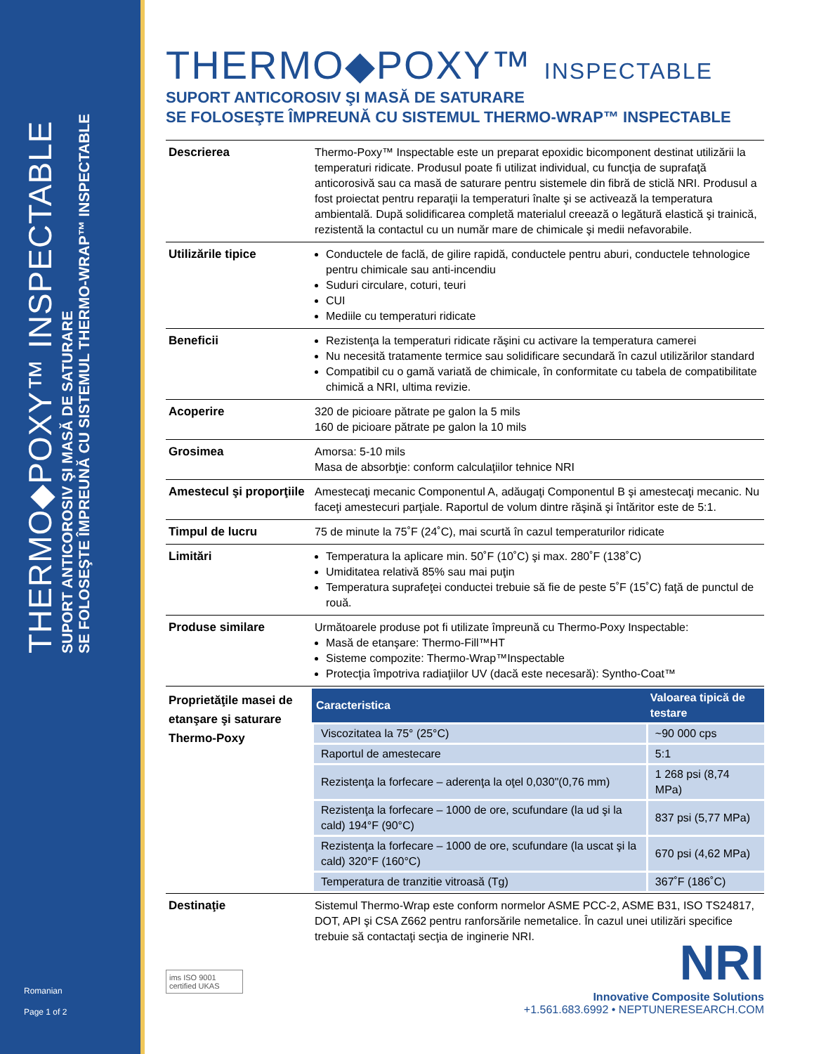THERMO◆POXY™ INSPECTABLE
SUPORT ANTICOROSIV ŞI MASĂ DE SATURARE
SE FOLOSEŞTE ÎMPREUNĂ CU SISTEMUL THERMO-WRAP™ INSPECTABLE
Romanian
Page 1 of 2
THERMO◆POXY™ INSPECTABLE
SUPORT ANTICOROSIV ŞI MASĂ DE SATURARE
SE FOLOSEŞTE ÎMPREUNĂ CU SISTEMUL THERMO-WRAP™ INSPECTABLE
| Descrierea | Thermo-Poxy™ Inspectable este un preparat epoxidic bicomponent destinat utilizării la temperaturi ridicate. Produsul poate fi utilizat individual, cu funcţia de suprafaţă anticorosivă sau ca masă de saturare pentru sistemele din fibră de sticlă NRI. Produsul a fost proiectat pentru reparaţii la temperaturi înalte şi se activează la temperatura ambientală. După solidificarea completă materialul creează o legătură elastică şi trainică, rezistentă la contactul cu un număr mare de chimicale şi medii nefavorabile. |
| Utilizările tipice | Conductele de faclă, de gilire rapidă, conductele pentru aburi, conductele tehnologice pentru chimicale sau anti-incendiu Suduri circulare, coturi, teuri CUI Mediile cu temperaturi ridicate |
| Beneficii | Rezistenţa la temperaturi ridicate răşini cu activare la temperatura camerei Nu necesită tratamente termice sau solidificare secundară în cazul utilizărilor standard Compatibil cu o gamă variată de chimicale, în conformitate cu tabela de compatibilitate chimică a NRI, ultima revizie. |
| Acoperire | 320 de picioare pătrate pe galon la 5 mils 160 de picioare pătrate pe galon la 10 mils |
| Grosimea | Amorsa: 5-10 mils Masa de absorbţie: conform calculaţiilor tehnice NRI |
| Amestecul şi proporţiile | Amestecaţi mecanic Componentul A, adăugaţi Componentul B şi amestecaţi mecanic. Nu faceţi amestecuri parţiale. Raportul de volum dintre răşină şi întăritor este de 5:1. |
| Timpul de lucru | 75 de minute la 75˚F (24˚C), mai scurtă în cazul temperaturilor ridicate |
| Limitări | Temperatura la aplicare min. 50˚F (10˚C) şi max. 280˚F (138˚C) Umiditatea relativă 85% sau mai puţin Temperatura suprafeţei conductei trebuie să fie de peste 5˚F (15˚C) faţă de punctul de rouă. |
| Produse similare | Următoarele produse pot fi utilizate împreună cu Thermo-Poxy Inspectable: Masă de etanşare: Thermo-Fill™HT Sisteme compozite: Thermo-Wrap™Inspectable Protecţia împotriva radiaţiilor UV (dacă este necesară): Syntho-Coat™ |
| Proprietăţile masei de etanşare şi saturare Thermo-Poxy | / Caracteristica / Valoarea tipică de testare / / --- / --- / / Viscozitatea la 75° (25°C) / ~90 000 cps / / Raportul de amestecare / 5:1 / / Rezistenţa la forfecare – aderenţa la oţel 0,030"(0,76 mm) / 1 268 psi (8,74 MPa) / / Rezistenţa la forfecare – 1000 de ore, scufundare (la ud şi la cald) 194°F (90°C) / 837 psi (5,77 MPa) / / Rezistenţa la forfecare – 1000 de ore, scufundare (la uscat şi la cald) 320°F (160°C) / 670 psi (4,62 MPa) / / Temperatura de tranzitie vitroasă (Tg) / 367˚F (186˚C) / |
| Destinaţie | Sistemul Thermo-Wrap este conform normelor ASME PCC-2, ASME B31, ISO TS24817, DOT, API şi CSA Z662 pentru ranforsările nemetalice. În cazul unei utilizări specifice trebuie să contactaţi secţia de inginerie NRI. |
NRI
Innovative Composite Solutions
+1.561.683.6992 • NEPTUNERESEARCH.COM
ims ISO 9001 certified UKAS